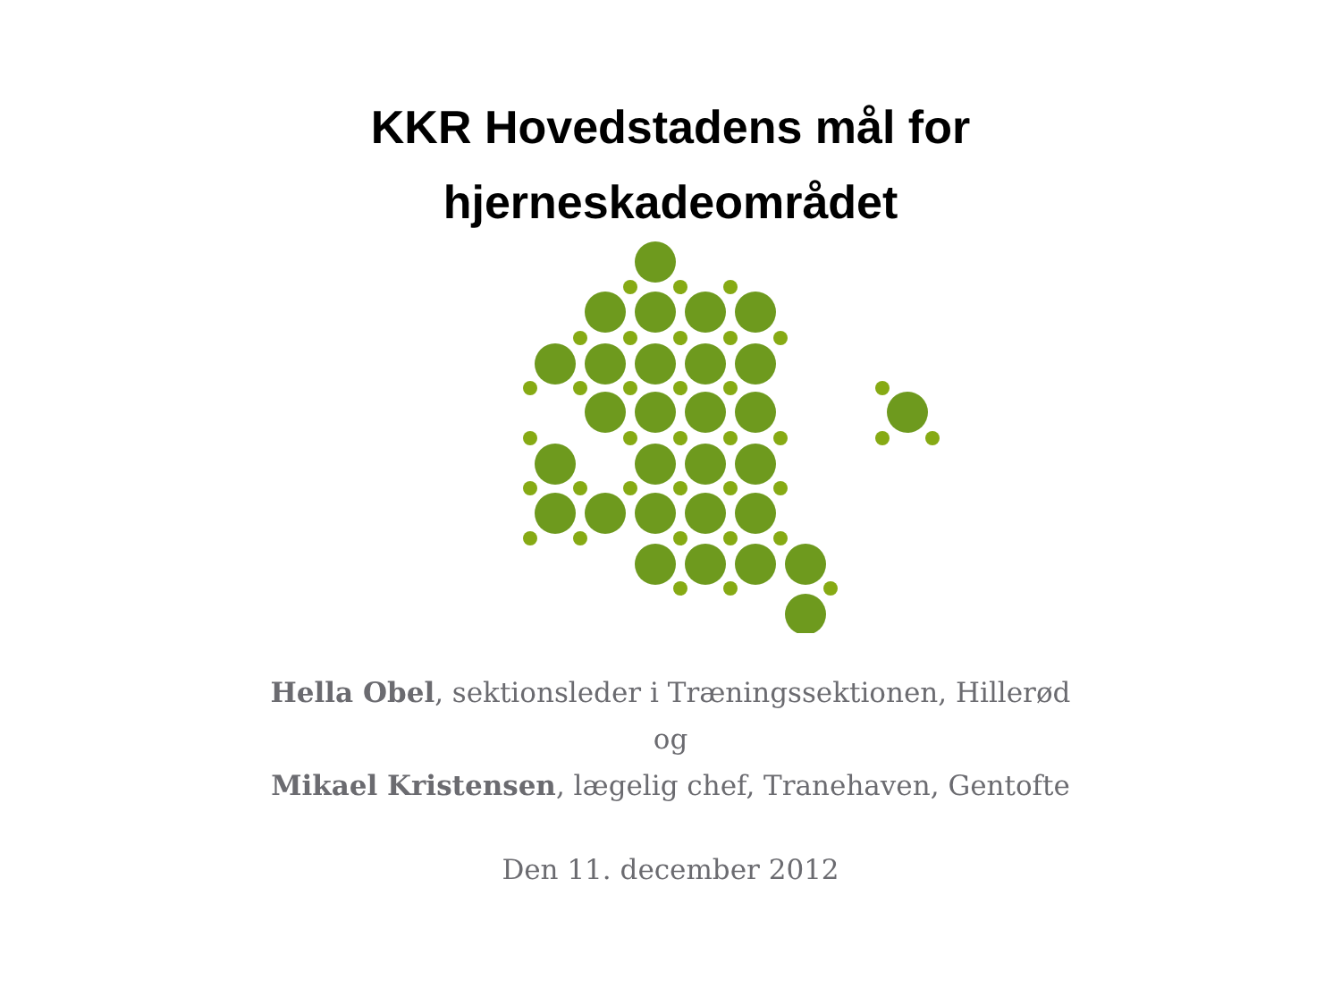KKR Hovedstadens mål for
hjerneskadeområdet
Hella Obel, sektionsleder i Træningssektionen, Hillerød
og
Mikael Kristensen, lægelig chef, Tranehaven, Gentofte
Den 11. december 2012